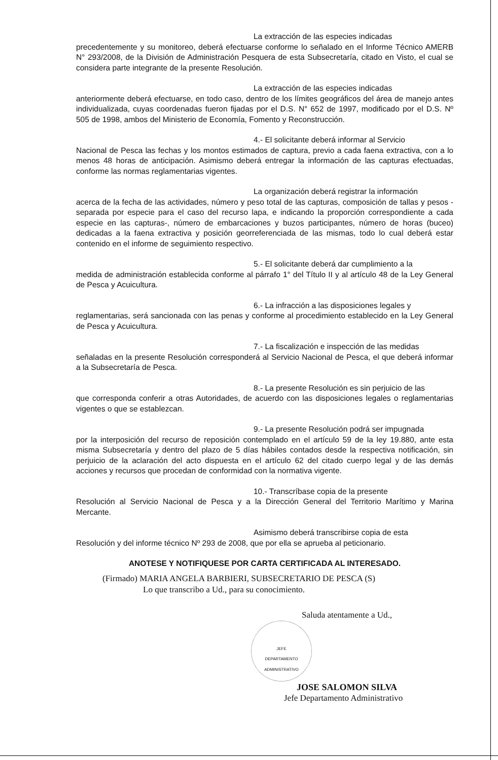La extracción de las especies indicadas
precedentemente y su monitoreo, deberá efectuarse conforme lo señalado en el Informe Técnico AMERB N° 293/2008, de la División de Administración Pesquera de esta Subsecretaría, citado en Visto, el cual se considera parte integrante de la presente Resolución.
La extracción de las especies indicadas
anteriormente deberá efectuarse, en todo caso, dentro de los límites geográficos del área de manejo antes individualizada, cuyas coordenadas fueron fijadas por el D.S. N° 652 de 1997, modificado por el D.S. Nº 505 de 1998, ambos del Ministerio de Economía, Fomento y Reconstrucción.
4.- El solicitante deberá informar al Servicio
Nacional de Pesca las fechas y los montos estimados de captura, previo a cada faena extractiva, con a lo menos 48 horas de anticipación. Asimismo deberá entregar la información de las capturas efectuadas, conforme las normas reglamentarias vigentes.
La organización deberá registrar la información
acerca de la fecha de las actividades, número y peso total de las capturas, composición de tallas y pesos - separada por especie para el caso del recurso lapa, e indicando la proporción correspondiente a cada especie en las capturas-, número de embarcaciones y buzos participantes, número de horas (buceo) dedicadas a la faena extractiva y posición georreferenciada de las mismas, todo lo cual deberá estar contenido en el informe de seguimiento respectivo.
5.- El solicitante deberá dar cumplimiento a la
medida de administración establecida conforme al párrafo 1° del Título II y al artículo 48 de la Ley General de Pesca y Acuicultura.
6.- La infracción a las disposiciones legales y
reglamentarias, será sancionada con las penas y conforme al procedimiento establecido en la Ley General de Pesca y Acuicultura.
7.- La fiscalización e inspección de las medidas
señaladas en la presente Resolución corresponderá al Servicio Nacional de Pesca, el que deberá informar a la Subsecretaría de Pesca.
8.- La presente Resolución es sin perjuicio de las
que corresponda conferir a otras Autoridades, de acuerdo con las disposiciones legales o reglamentarias vigentes o que se establezcan.
9.- La presente Resolución podrá ser impugnada
por la interposición del recurso de reposición contemplado en el artículo 59 de la ley 19.880, ante esta misma Subsecretaría y dentro del plazo de 5 días hábiles contados desde la respectiva notificación, sin perjuicio de la aclaración del acto dispuesta en el artículo 62 del citado cuerpo legal y de las demás acciones y recursos que procedan de conformidad con la normativa vigente.
10.- Transcríbase copia de la presente
Resolución al Servicio Nacional de Pesca y a la Dirección General del Territorio Marítimo y Marina Mercante.
Asimismo deberá transcribirse copia de esta
Resolución y del informe técnico Nº 293 de 2008, que por ella se aprueba al peticionario.
ANOTESE Y NOTIFIQUESE POR CARTA CERTIFICADA AL INTERESADO.
(Firmado) MARIA ANGELA BARBIERI, SUBSECRETARIO DE PESCA (S)
Lo que transcribo a Ud., para su conocimiento.
Saluda atentamente a Ud.,
JEFE
DEPARTAMENTO
ADMINISTRATIVO
JOSE SALOMON SILVA
Jefe Departamento Administrativo